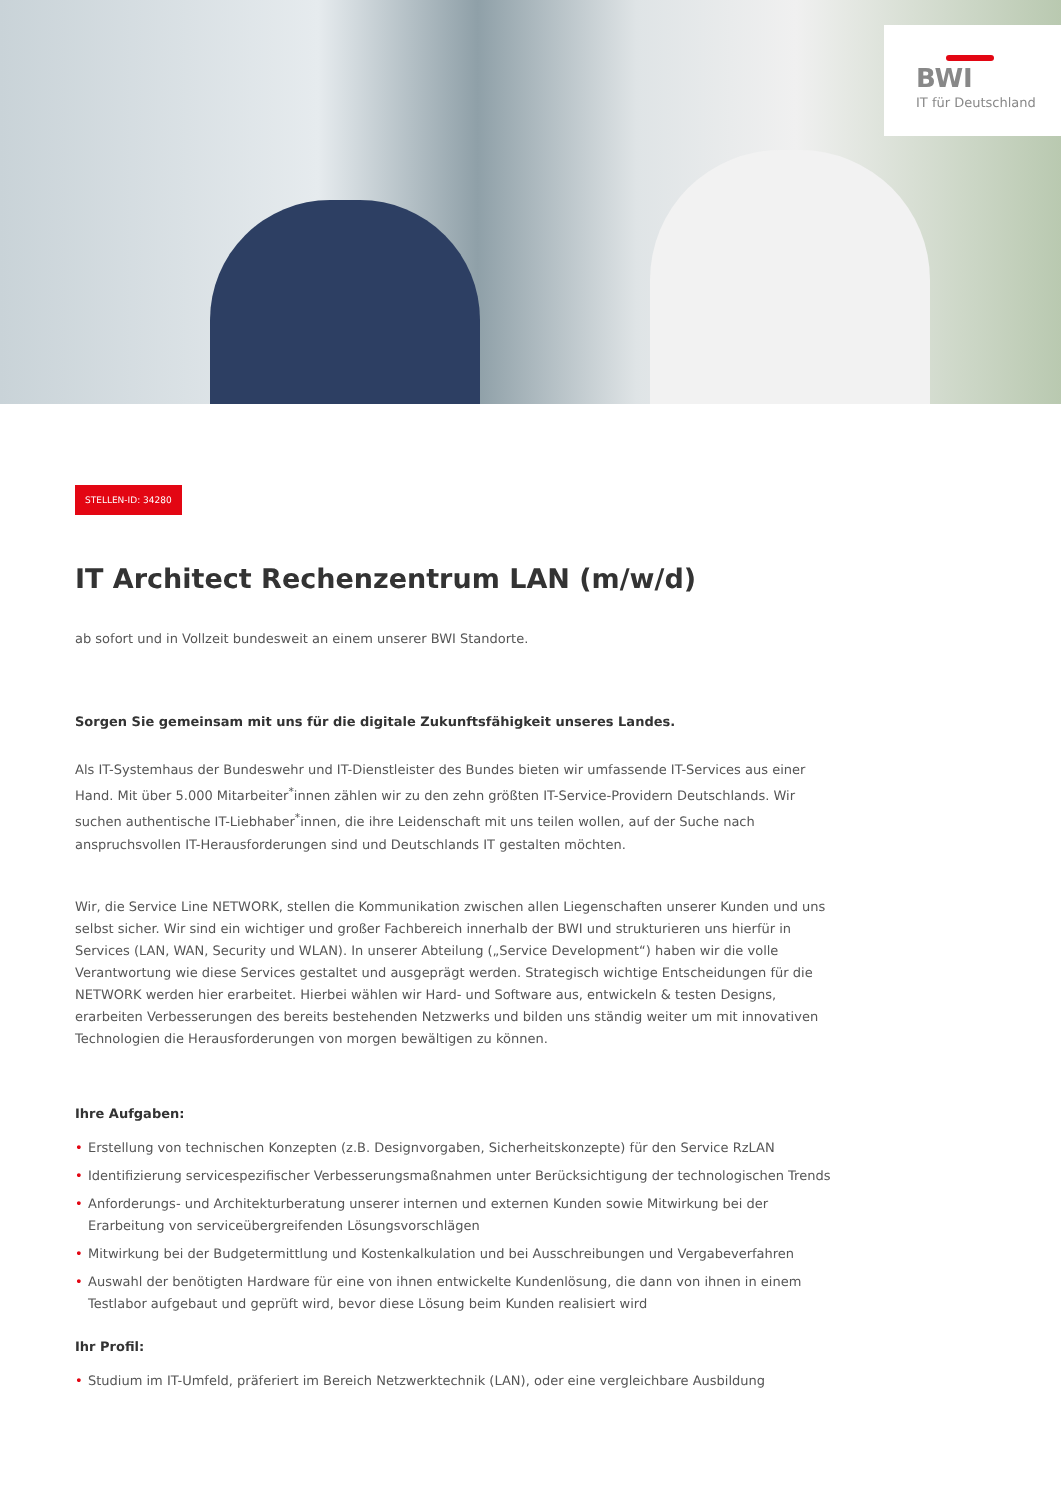BWI
IT für Deutschland
STELLEN-ID: 34280
IT Architect Rechenzentrum LAN (m/w/d)
ab sofort und in Vollzeit bundesweit an einem unserer BWI Standorte.
Sorgen Sie gemeinsam mit uns für die digitale Zukunftsfähigkeit unseres Landes.
Als IT-Systemhaus der Bundeswehr und IT-Dienstleister des Bundes bieten wir umfassende IT-Services aus einer Hand. Mit über 5.000 Mitarbeiter<sup>*</sup>innen zählen wir zu den zehn größten IT-Service-Providern Deutschlands. Wir suchen authentische IT-Liebhaber<sup>*</sup>innen, die ihre Leidenschaft mit uns teilen wollen, auf der Suche nach anspruchsvollen IT-Herausforderungen sind und Deutschlands IT gestalten möchten.
Wir, die Service Line NETWORK, stellen die Kommunikation zwischen allen Liegenschaften unserer Kunden und uns selbst sicher. Wir sind ein wichtiger und großer Fachbereich innerhalb der BWI und strukturieren uns hierfür in Services (LAN, WAN, Security und WLAN). In unserer Abteilung („Service Development“) haben wir die volle Verantwortung wie diese Services gestaltet und ausgeprägt werden. Strategisch wichtige Entscheidungen für die NETWORK werden hier erarbeitet. Hierbei wählen wir Hard- und Software aus, entwickeln & testen Designs, erarbeiten Verbesserungen des bereits bestehenden Netzwerks und bilden uns ständig weiter um mit innovativen Technologien die Herausforderungen von morgen bewältigen zu können.
Ihre Aufgaben:
• Erstellung von technischen Konzepten (z.B. Designvorgaben, Sicherheitskonzepte) für den Service RzLAN
• Identifizierung servicespezifischer Verbesserungsmaßnahmen unter Berücksichtigung der technologischen Trends
• Anforderungs- und Architekturberatung unserer internen und externen Kunden sowie Mitwirkung bei der Erarbeitung von serviceübergreifenden Lösungsvorschlägen
• Mitwirkung bei der Budgetermittlung und Kostenkalkulation und bei Ausschreibungen und Vergabeverfahren
• Auswahl der benötigten Hardware für eine von ihnen entwickelte Kundenlösung, die dann von ihnen in einem Testlabor aufgebaut und geprüft wird, bevor diese Lösung beim Kunden realisiert wird
Ihr Profil:
• Studium im IT-Umfeld, präferiert im Bereich Netzwerktechnik (LAN), oder eine vergleichbare Ausbildung